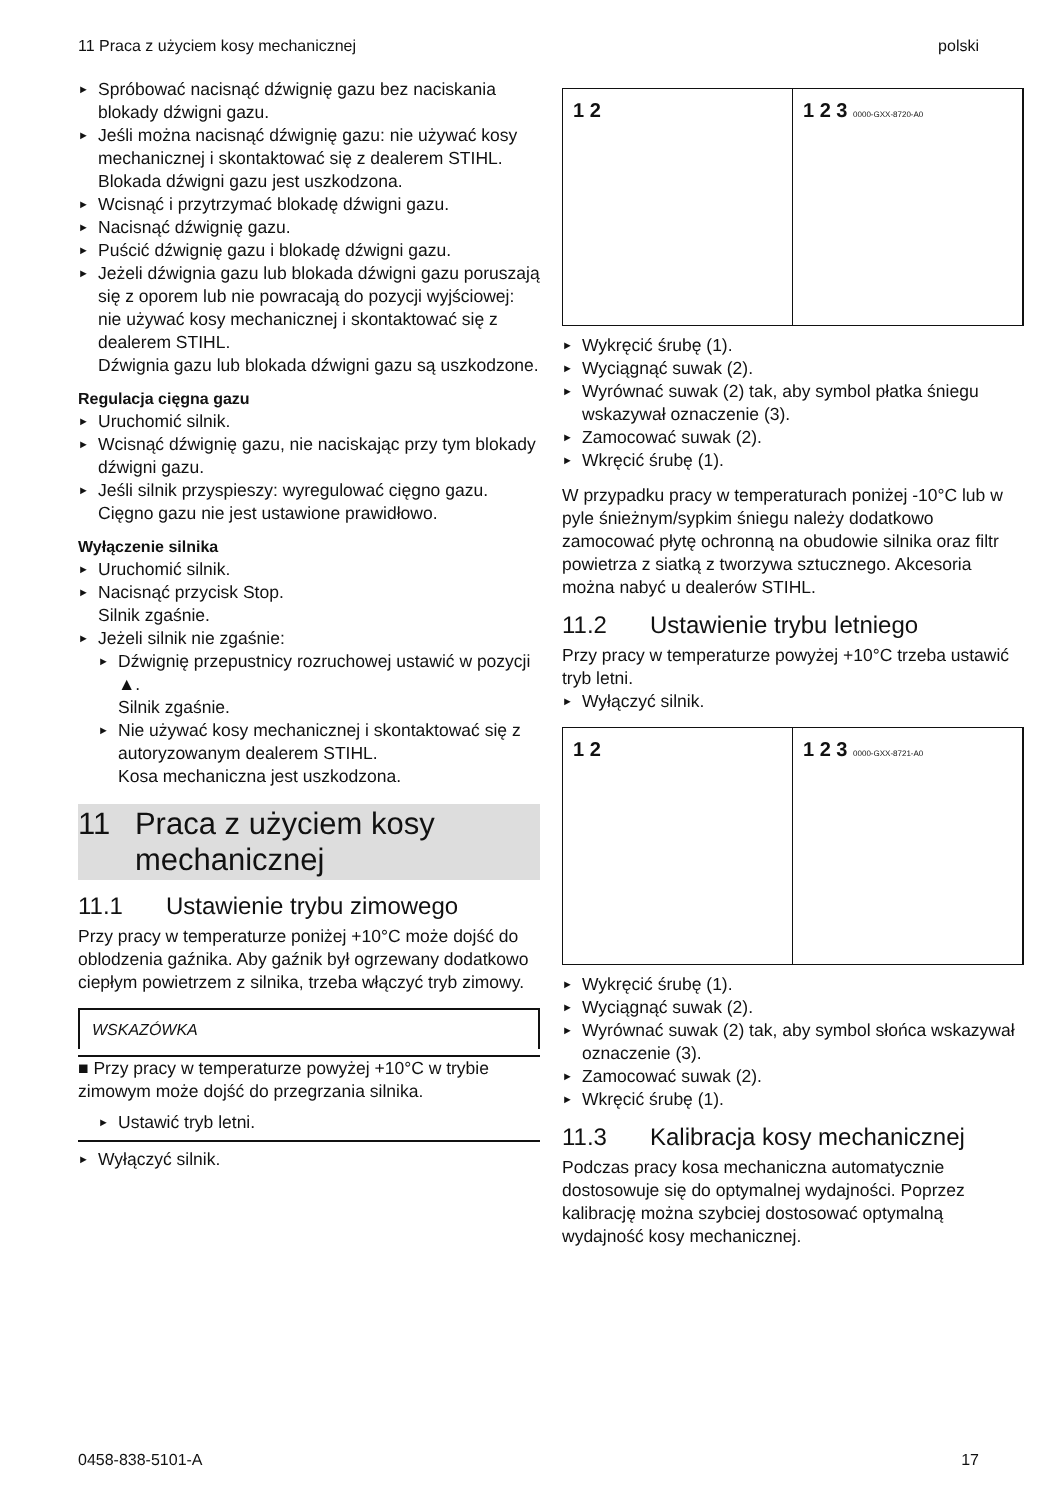11 Praca z użyciem kosy mechanicznej polski
Spróbować nacisnąć dźwignię gazu bez naciskania blokady dźwigni gazu.
Jeśli można nacisnąć dźwignię gazu: nie używać kosy mechanicznej i skontaktować się z dealerem STIHL.
Blokada dźwigni gazu jest uszkodzona.
Wcisnąć i przytrzymać blokadę dźwigni gazu.
Nacisnąć dźwignię gazu.
Puścić dźwignię gazu i blokadę dźwigni gazu.
Jeżeli dźwignia gazu lub blokada dźwigni gazu poruszają się z oporem lub nie powracają do pozycji wyjściowej: nie używać kosy mechanicznej i skontaktować się z dealerem STIHL.
Dźwignia gazu lub blokada dźwigni gazu są uszkodzone.
Regulacja cięgna gazu
Uruchomić silnik.
Wcisnąć dźwignię gazu, nie naciskając przy tym blokady dźwigni gazu.
Jeśli silnik przyspieszy: wyregulować cięgno gazu.
Cięgno gazu nie jest ustawione prawidłowo.
Wyłączenie silnika
Uruchomić silnik.
Nacisnąć przycisk Stop.
Silnik zgaśnie.
Jeżeli silnik nie zgaśnie:
Dźwignię przepustnicy rozruchowej ustawić w pozycji ▲.
Silnik zgaśnie.
Nie używać kosy mechanicznej i skontaktować się z autoryzowanym dealerem STIHL.
Kosa mechaniczna jest uszkodzona.
11 Praca z użyciem kosy mechanicznej
11.1 Ustawienie trybu zimowego
Przy pracy w temperaturze poniżej +10°C może dojść do oblodzenia gaźnika. Aby gaźnik był ogrzewany dodatkowo ciepłym powietrzem z silnika, trzeba włączyć tryb zimowy.
WSKAZÓWKA
■ Przy pracy w temperaturze powyżej +10°C w trybie zimowym może dojść do przegrzania silnika.
Ustawić tryb letni.
Wyłączyć silnik.
1 2 1 2 3 0000-GXX-8720-A0
Wykręcić śrubę (1).
Wyciągnąć suwak (2).
Wyrównać suwak (2) tak, aby symbol płatka śniegu wskazywał oznaczenie (3).
Zamocować suwak (2).
Wkręcić śrubę (1).
W przypadku pracy w temperaturach poniżej -10°C lub w pyle śnieżnym/sypkim śniegu należy dodatkowo zamocować płytę ochronną na obudowie silnika oraz filtr powietrza z siatką z tworzywa sztucznego. Akcesoria można nabyć u dealerów STIHL.
11.2 Ustawienie trybu letniego
Przy pracy w temperaturze powyżej +10°C trzeba ustawić tryb letni.
Wyłączyć silnik.
1 2 1 2 3 0000-GXX-8721-A0
Wykręcić śrubę (1).
Wyciągnąć suwak (2).
Wyrównać suwak (2) tak, aby symbol słońca wskazywał oznaczenie (3).
Zamocować suwak (2).
Wkręcić śrubę (1).
11.3 Kalibracja kosy mechanicznej
Podczas pracy kosa mechaniczna automatycznie dostosowuje się do optymalnej wydajności. Poprzez kalibrację można szybciej dostosować optymalną wydajność kosy mechanicznej.
0458-838-5101-A 17